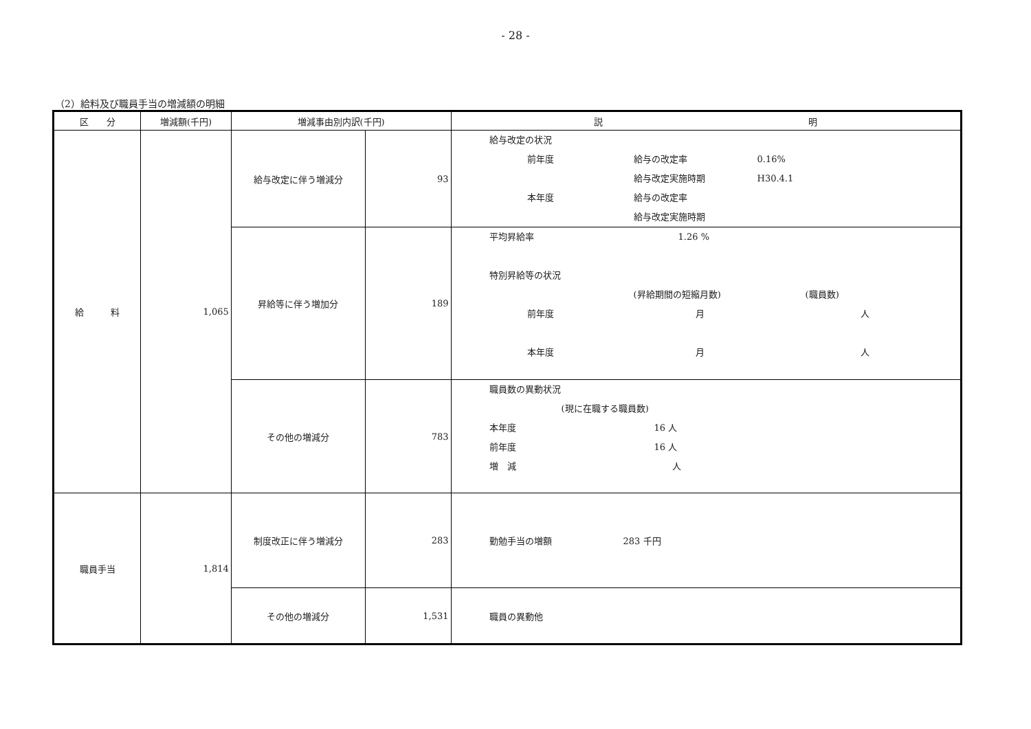- 28 -
（2）給料及び職員手当の増減額の明細
| 区 分 | 増減額(千円) | 増減事由別内訳(千円) | | 説 明 |
| --- | --- | --- | --- | --- |
| 給 料 | 1,065 | 給与改定に伴う増減分 | 93 | 給与改定の状況 前年度 給与の改定率 0.16% 給与改定実施時期 H30.4.1 本年度 給与の改定率 給与改定実施時期 |
| | | 昇給等に伴う増加分 | 189 | 平均昇給率 1.26 % 特別昇給等の状況 (昇給期間の短縮月数) (職員数) 前年度 月 人 本年度 月 人 |
| | | その他の増減分 | 783 | 職員数の異動状況 (現に在職する職員数) 本年度 16 人 前年度 16 人 増 減 人 |
| 職員手当 | 1,814 | 制度改正に伴う増減分 | 283 | 勤勉手当の増額 283 千円 |
| | | その他の増減分 | 1,531 | 職員の異動他 |